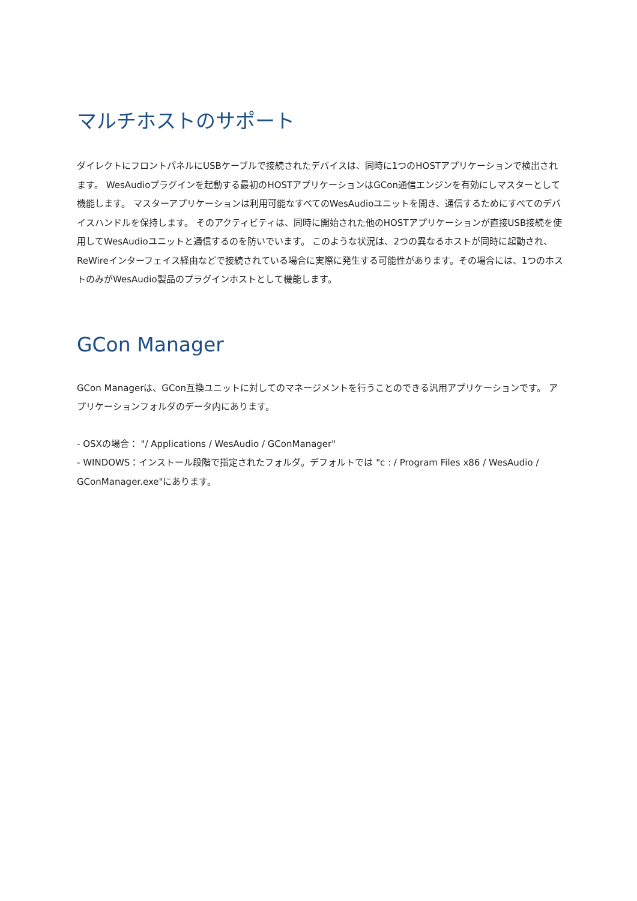マルチホストのサポート
ダイレクトにフロントパネルにUSBケーブルで接続されたデバイスは、同時に1つのHOSTアプリケーションで検出されます。 WesAudioプラグインを起動する最初のHOSTアプリケーションはGCon通信エンジンを有効にしマスターとして機能します。 マスターアプリケーションは利用可能なすべてのWesAudioユニットを開き、通信するためにすべてのデバイスハンドルを保持します。 そのアクティビティは、同時に開始された他のHOSTアプリケーションが直接USB接続を使用してWesAudioユニットと通信するのを防いでいます。 このような状況は、2つの異なるホストが同時に起動され、ReWireインターフェイス経由などで接続されている場合に実際に発生する可能性があります。その場合には、1つのホストのみがWesAudio製品のプラグインホストとして機能します。
GCon Manager
GCon Managerは、GCon互換ユニットに対してのマネージメントを行うことのできる汎用アプリケーションです。 アプリケーションフォルダのデータ内にあります。
- OSXの場合： "/ Applications / WesAudio / GConManager"
- WINDOWS：インストール段階で指定されたフォルダ。デフォルトでは "c : / Program Files x86 / WesAudio / GConManager.exe"にあります。